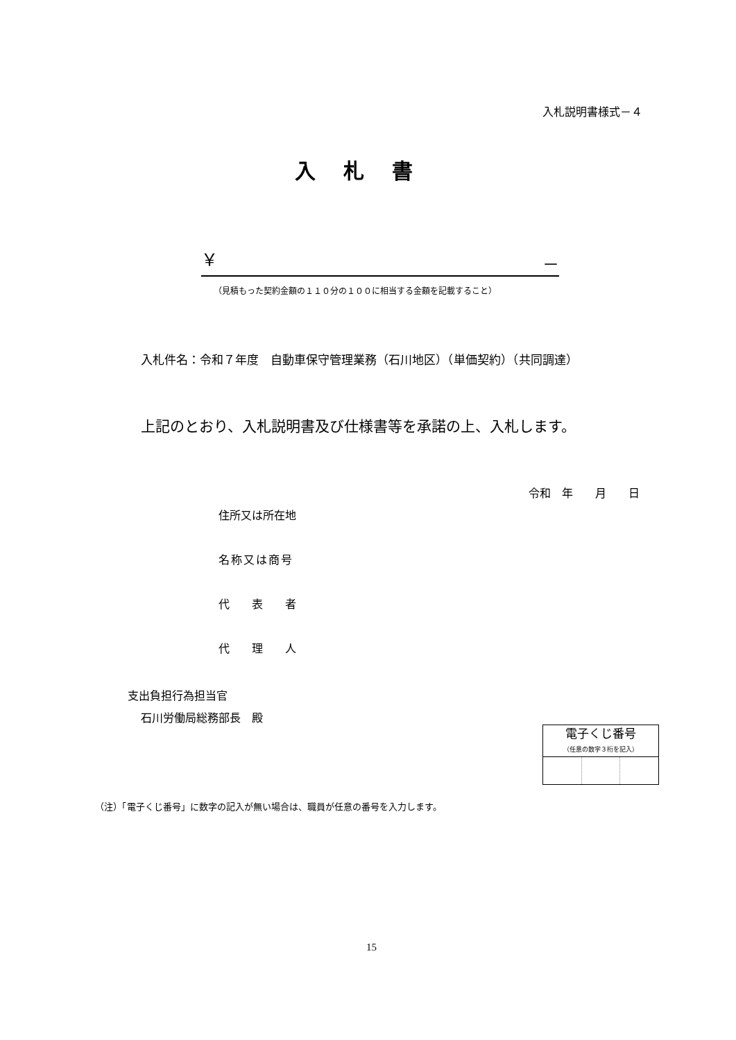入札説明書様式－４
入札書
￥ －
（見積もった契約金額の１１０分の１００に相当する金額を記載すること）
入札件名：令和７年度　自動車保守管理業務（石川地区）（単価契約）（共同調達）
上記のとおり、入札説明書及び仕様書等を承諾の上、入札します。
令和　年　　月　　日
住所又は所在地
名称又は商号
代　　表　　者
代　　理　　人
支出負担行為担当官
石川労働局総務部長　殿
| 電子くじ番号 （任意の数字３桁を記入） | | |
| --- | --- | --- |
（注）「電子くじ番号」に数字の記入が無い場合は、職員が任意の番号を入力します。
15